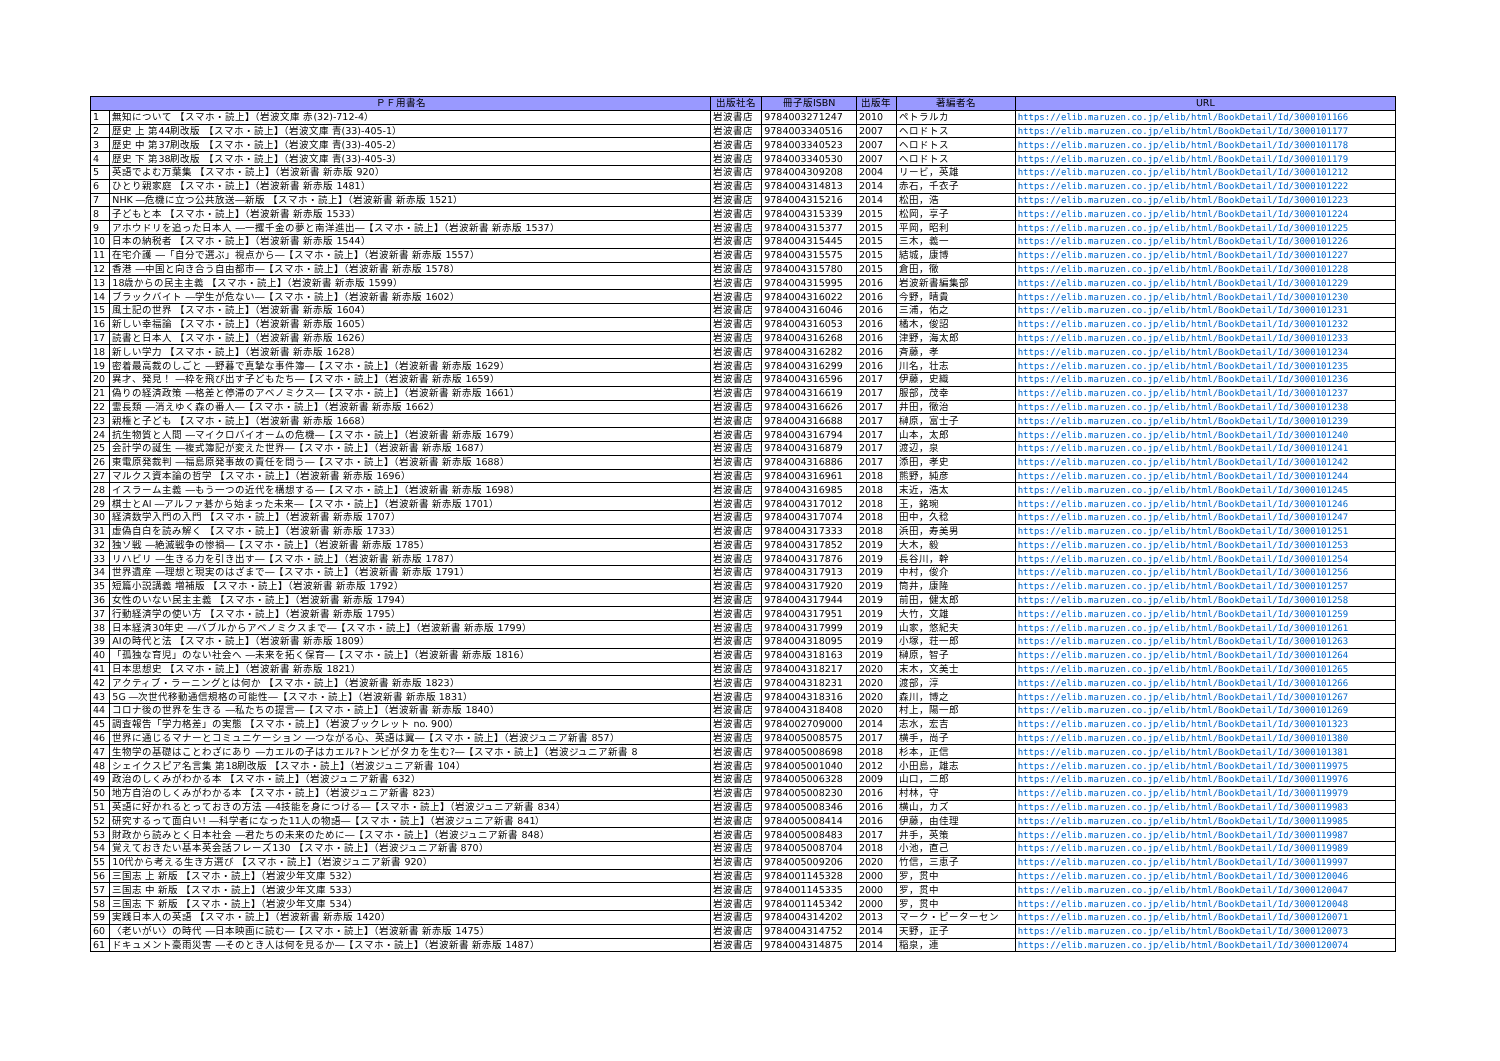| ＰＦ用書名 | | 出版社名 | 冊子版ISBN | 出版年 | 著編者名 | URL |
| --- | --- | --- | --- | --- | --- | --- |
| 1 | 無知について 【スマホ・読上】（岩波文庫 赤(32)-712-4） | 岩波書店 | 9784003271247 | 2010 | ペトラルカ | https://elib.maruzen.co.jp/elib/html/BookDetail/Id/3000101166 |
| 2 | 歴史 上 第44刷改版 【スマホ・読上】（岩波文庫 青(33)-405-1） | 岩波書店 | 9784003340516 | 2007 | ヘロドトス | https://elib.maruzen.co.jp/elib/html/BookDetail/Id/3000101177 |
| 3 | 歴史 中 第37刷改版 【スマホ・読上】（岩波文庫 青(33)-405-2） | 岩波書店 | 9784003340523 | 2007 | ヘロドトス | https://elib.maruzen.co.jp/elib/html/BookDetail/Id/3000101178 |
| 4 | 歴史 下 第38刷改版 【スマホ・読上】（岩波文庫 青(33)-405-3） | 岩波書店 | 9784003340530 | 2007 | ヘロドトス | https://elib.maruzen.co.jp/elib/html/BookDetail/Id/3000101179 |
| 5 | 英語でよむ万葉集 【スマホ・読上】（岩波新書 新赤版 920） | 岩波書店 | 9784004309208 | 2004 | リービ，英雄 | https://elib.maruzen.co.jp/elib/html/BookDetail/Id/3000101212 |
| 6 | ひとり親家庭 【スマホ・読上】（岩波新書 新赤版 1481） | 岩波書店 | 9784004314813 | 2014 | 赤石，千衣子 | https://elib.maruzen.co.jp/elib/html/BookDetail/Id/3000101222 |
| 7 | NHK ―危機に立つ公共放送―新版 【スマホ・読上】（岩波新書 新赤版 1521） | 岩波書店 | 9784004315216 | 2014 | 松田，浩 | https://elib.maruzen.co.jp/elib/html/BookDetail/Id/3000101223 |
| 8 | 子どもと本 【スマホ・読上】（岩波新書 新赤版 1533） | 岩波書店 | 9784004315339 | 2015 | 松岡，享子 | https://elib.maruzen.co.jp/elib/html/BookDetail/Id/3000101224 |
| 9 | アホウドリを追った日本人 ―一攫千金の夢と南洋進出―【スマホ・読上】（岩波新書 新赤版 1537） | 岩波書店 | 9784004315377 | 2015 | 平岡，昭利 | https://elib.maruzen.co.jp/elib/html/BookDetail/Id/3000101225 |
| 10 | 日本の納税者 【スマホ・読上】（岩波新書 新赤版 1544） | 岩波書店 | 9784004315445 | 2015 | 三木，義一 | https://elib.maruzen.co.jp/elib/html/BookDetail/Id/3000101226 |
| 11 | 在宅介護 ―「自分で選ぶ」視点から―【スマホ・読上】（岩波新書 新赤版 1557） | 岩波書店 | 9784004315575 | 2015 | 結城，康博 | https://elib.maruzen.co.jp/elib/html/BookDetail/Id/3000101227 |
| 12 | 香港 ―中国と向き合う自由都市―【スマホ・読上】（岩波新書 新赤版 1578） | 岩波書店 | 9784004315780 | 2015 | 倉田，徹 | https://elib.maruzen.co.jp/elib/html/BookDetail/Id/3000101228 |
| 13 | 18歳からの民主主義 【スマホ・読上】（岩波新書 新赤版 1599） | 岩波書店 | 9784004315995 | 2016 | 岩波新書編集部 | https://elib.maruzen.co.jp/elib/html/BookDetail/Id/3000101229 |
| 14 | ブラックバイト ―学生が危ない―【スマホ・読上】（岩波新書 新赤版 1602） | 岩波書店 | 9784004316022 | 2016 | 今野，晴貴 | https://elib.maruzen.co.jp/elib/html/BookDetail/Id/3000101230 |
| 15 | 風土記の世界 【スマホ・読上】（岩波新書 新赤版 1604） | 岩波書店 | 9784004316046 | 2016 | 三浦，佑之 | https://elib.maruzen.co.jp/elib/html/BookDetail/Id/3000101231 |
| 16 | 新しい幸福論 【スマホ・読上】（岩波新書 新赤版 1605） | 岩波書店 | 9784004316053 | 2016 | 橘木，俊詔 | https://elib.maruzen.co.jp/elib/html/BookDetail/Id/3000101232 |
| 17 | 読書と日本人 【スマホ・読上】（岩波新書 新赤版 1626） | 岩波書店 | 9784004316268 | 2016 | 津野，海太郎 | https://elib.maruzen.co.jp/elib/html/BookDetail/Id/3000101233 |
| 18 | 新しい学力 【スマホ・読上】（岩波新書 新赤版 1628） | 岩波書店 | 9784004316282 | 2016 | 斉藤，孝 | https://elib.maruzen.co.jp/elib/html/BookDetail/Id/3000101234 |
| 19 | 密着最高裁のしごと ―野暮で真摯な事件簿―【スマホ・読上】（岩波新書 新赤版 1629） | 岩波書店 | 9784004316299 | 2016 | 川名，壮志 | https://elib.maruzen.co.jp/elib/html/BookDetail/Id/3000101235 |
| 20 | 異才、発見！ ―枠を飛び出す子どもたち―【スマホ・読上】（岩波新書 新赤版 1659） | 岩波書店 | 9784004316596 | 2017 | 伊藤，史織 | https://elib.maruzen.co.jp/elib/html/BookDetail/Id/3000101236 |
| 21 | 偽りの経済政策 ―格差と停滞のアベノミクス―【スマホ・読上】（岩波新書 新赤版 1661） | 岩波書店 | 9784004316619 | 2017 | 服部，茂幸 | https://elib.maruzen.co.jp/elib/html/BookDetail/Id/3000101237 |
| 22 | 霊長類 ―消えゆく森の番人―【スマホ・読上】（岩波新書 新赤版 1662） | 岩波書店 | 9784004316626 | 2017 | 井田，徹治 | https://elib.maruzen.co.jp/elib/html/BookDetail/Id/3000101238 |
| 23 | 親権と子ども 【スマホ・読上】（岩波新書 新赤版 1668） | 岩波書店 | 9784004316688 | 2017 | 榊原，富士子 | https://elib.maruzen.co.jp/elib/html/BookDetail/Id/3000101239 |
| 24 | 抗生物質と人間 ―マイクロバイオームの危機―【スマホ・読上】（岩波新書 新赤版 1679） | 岩波書店 | 9784004316794 | 2017 | 山本，太郎 | https://elib.maruzen.co.jp/elib/html/BookDetail/Id/3000101240 |
| 25 | 会計学の誕生 ―複式簿記が変えた世界―【スマホ・読上】（岩波新書 新赤版 1687） | 岩波書店 | 9784004316879 | 2017 | 渡辺，泉 | https://elib.maruzen.co.jp/elib/html/BookDetail/Id/3000101241 |
| 26 | 東電原発裁判 ―福島原発事故の責任を問う―【スマホ・読上】（岩波新書 新赤版 1688） | 岩波書店 | 9784004316886 | 2017 | 添田，孝史 | https://elib.maruzen.co.jp/elib/html/BookDetail/Id/3000101242 |
| 27 | マルクス資本論の哲学 【スマホ・読上】（岩波新書 新赤版 1696） | 岩波書店 | 9784004316961 | 2018 | 熊野，純彦 | https://elib.maruzen.co.jp/elib/html/BookDetail/Id/3000101244 |
| 28 | イスラーム主義 ―もう一つの近代を構想する―【スマホ・読上】（岩波新書 新赤版 1698） | 岩波書店 | 9784004316985 | 2018 | 末近，浩太 | https://elib.maruzen.co.jp/elib/html/BookDetail/Id/3000101245 |
| 29 | 棋士とAI ―アルファ碁から始まった未来―【スマホ・読上】（岩波新書 新赤版 1701） | 岩波書店 | 9784004317012 | 2018 | 王，銘琬 | https://elib.maruzen.co.jp/elib/html/BookDetail/Id/3000101246 |
| 30 | 経済数学入門の入門 【スマホ・読上】（岩波新書 新赤版 1707） | 岩波書店 | 9784004317074 | 2018 | 田中，久稔 | https://elib.maruzen.co.jp/elib/html/BookDetail/Id/3000101247 |
| 31 | 虚偽自白を読み解く 【スマホ・読上】（岩波新書 新赤版 1733） | 岩波書店 | 9784004317333 | 2018 | 浜田，寿美男 | https://elib.maruzen.co.jp/elib/html/BookDetail/Id/3000101251 |
| 32 | 独ソ戦 ―絶滅戦争の惨禍―【スマホ・読上】（岩波新書 新赤版 1785） | 岩波書店 | 9784004317852 | 2019 | 大木，毅 | https://elib.maruzen.co.jp/elib/html/BookDetail/Id/3000101253 |
| 33 | リハビリ ―生きる力を引き出す―【スマホ・読上】（岩波新書 新赤版 1787） | 岩波書店 | 9784004317876 | 2019 | 長谷川，幹 | https://elib.maruzen.co.jp/elib/html/BookDetail/Id/3000101254 |
| 34 | 世界遺産 ―理想と現実のはざまで―【スマホ・読上】（岩波新書 新赤版 1791） | 岩波書店 | 9784004317913 | 2019 | 中村，俊介 | https://elib.maruzen.co.jp/elib/html/BookDetail/Id/3000101256 |
| 35 | 短篇小説講義 増補版 【スマホ・読上】（岩波新書 新赤版 1792） | 岩波書店 | 9784004317920 | 2019 | 筒井，康隆 | https://elib.maruzen.co.jp/elib/html/BookDetail/Id/3000101257 |
| 36 | 女性のいない民主主義 【スマホ・読上】（岩波新書 新赤版 1794） | 岩波書店 | 9784004317944 | 2019 | 前田，健太郎 | https://elib.maruzen.co.jp/elib/html/BookDetail/Id/3000101258 |
| 37 | 行動経済学の使い方 【スマホ・読上】（岩波新書 新赤版 1795） | 岩波書店 | 9784004317951 | 2019 | 大竹，文雄 | https://elib.maruzen.co.jp/elib/html/BookDetail/Id/3000101259 |
| 38 | 日本経済30年史 ―バブルからアベノミクスまで―【スマホ・読上】（岩波新書 新赤版 1799） | 岩波書店 | 9784004317999 | 2019 | 山家，悠紀夫 | https://elib.maruzen.co.jp/elib/html/BookDetail/Id/3000101261 |
| 39 | AIの時代と法 【スマホ・読上】（岩波新書 新赤版 1809） | 岩波書店 | 9784004318095 | 2019 | 小塚，荘一郎 | https://elib.maruzen.co.jp/elib/html/BookDetail/Id/3000101263 |
| 40 | 「孤独な育児」のない社会へ ―未来を拓く保育―【スマホ・読上】（岩波新書 新赤版 1816） | 岩波書店 | 9784004318163 | 2019 | 榊原，智子 | https://elib.maruzen.co.jp/elib/html/BookDetail/Id/3000101264 |
| 41 | 日本思想史 【スマホ・読上】（岩波新書 新赤版 1821） | 岩波書店 | 9784004318217 | 2020 | 末木，文美士 | https://elib.maruzen.co.jp/elib/html/BookDetail/Id/3000101265 |
| 42 | アクティブ・ラーニングとは何か 【スマホ・読上】（岩波新書 新赤版 1823） | 岩波書店 | 9784004318231 | 2020 | 渡部，淳 | https://elib.maruzen.co.jp/elib/html/BookDetail/Id/3000101266 |
| 43 | 5G ―次世代移動通信規格の可能性―【スマホ・読上】（岩波新書 新赤版 1831） | 岩波書店 | 9784004318316 | 2020 | 森川，博之 | https://elib.maruzen.co.jp/elib/html/BookDetail/Id/3000101267 |
| 44 | コロナ後の世界を生きる ―私たちの提言―【スマホ・読上】（岩波新書 新赤版 1840） | 岩波書店 | 9784004318408 | 2020 | 村上，陽一郎 | https://elib.maruzen.co.jp/elib/html/BookDetail/Id/3000101269 |
| 45 | 調査報告「学力格差」の実態 【スマホ・読上】（岩波ブックレット no. 900） | 岩波書店 | 9784002709000 | 2014 | 志水，宏吉 | https://elib.maruzen.co.jp/elib/html/BookDetail/Id/3000101323 |
| 46 | 世界に通じるマナーとコミュニケーション ―つながる心、英語は翼―【スマホ・読上】（岩波ジュニア新書 857） | 岩波書店 | 9784005008575 | 2017 | 横手，尚子 | https://elib.maruzen.co.jp/elib/html/BookDetail/Id/3000101380 |
| 47 | 生物学の基礎はことわざにあり ―カエルの子はカエル?トンビがタカを生む?―【スマホ・読上】（岩波ジュニア新書 8 | 岩波書店 | 9784005008698 | 2018 | 杉本，正信 | https://elib.maruzen.co.jp/elib/html/BookDetail/Id/3000101381 |
| 48 | シェイクスピア名言集 第18刷改版 【スマホ・読上】（岩波ジュニア新書 104） | 岩波書店 | 9784005001040 | 2012 | 小田島，雄志 | https://elib.maruzen.co.jp/elib/html/BookDetail/Id/3000119975 |
| 49 | 政治のしくみがわかる本 【スマホ・読上】（岩波ジュニア新書 632） | 岩波書店 | 9784005006328 | 2009 | 山口，二郎 | https://elib.maruzen.co.jp/elib/html/BookDetail/Id/3000119976 |
| 50 | 地方自治のしくみがわかる本 【スマホ・読上】（岩波ジュニア新書 823） | 岩波書店 | 9784005008230 | 2016 | 村林，守 | https://elib.maruzen.co.jp/elib/html/BookDetail/Id/3000119979 |
| 51 | 英語に好かれるとっておきの方法 ―4技能を身につける―【スマホ・読上】（岩波ジュニア新書 834） | 岩波書店 | 9784005008346 | 2016 | 横山，カズ | https://elib.maruzen.co.jp/elib/html/BookDetail/Id/3000119983 |
| 52 | 研究するって面白い! ―科学者になった11人の物語―【スマホ・読上】（岩波ジュニア新書 841） | 岩波書店 | 9784005008414 | 2016 | 伊藤，由佳理 | https://elib.maruzen.co.jp/elib/html/BookDetail/Id/3000119985 |
| 53 | 財政から読みとく日本社会 ―君たちの未来のために―【スマホ・読上】（岩波ジュニア新書 848） | 岩波書店 | 9784005008483 | 2017 | 井手，英策 | https://elib.maruzen.co.jp/elib/html/BookDetail/Id/3000119987 |
| 54 | 覚えておきたい基本英会話フレーズ130 【スマホ・読上】（岩波ジュニア新書 870） | 岩波書店 | 9784005008704 | 2018 | 小池，直己 | https://elib.maruzen.co.jp/elib/html/BookDetail/Id/3000119989 |
| 55 | 10代から考える生き方選び 【スマホ・読上】（岩波ジュニア新書 920） | 岩波書店 | 9784005009206 | 2020 | 竹信，三恵子 | https://elib.maruzen.co.jp/elib/html/BookDetail/Id/3000119997 |
| 56 | 三国志 上 新版 【スマホ・読上】（岩波少年文庫 532） | 岩波書店 | 9784001145328 | 2000 | 罗，贯中 | https://elib.maruzen.co.jp/elib/html/BookDetail/Id/3000120046 |
| 57 | 三国志 中 新版 【スマホ・読上】（岩波少年文庫 533） | 岩波書店 | 9784001145335 | 2000 | 罗，贯中 | https://elib.maruzen.co.jp/elib/html/BookDetail/Id/3000120047 |
| 58 | 三国志 下 新版 【スマホ・読上】（岩波少年文庫 534） | 岩波書店 | 9784001145342 | 2000 | 罗，贯中 | https://elib.maruzen.co.jp/elib/html/BookDetail/Id/3000120048 |
| 59 | 実践日本人の英語 【スマホ・読上】（岩波新書 新赤版 1420） | 岩波書店 | 9784004314202 | 2013 | マーク・ピーターセン | https://elib.maruzen.co.jp/elib/html/BookDetail/Id/3000120071 |
| 60 | 〈老いがい〉の時代 ―日本映画に読む―【スマホ・読上】（岩波新書 新赤版 1475） | 岩波書店 | 9784004314752 | 2014 | 天野，正子 | https://elib.maruzen.co.jp/elib/html/BookDetail/Id/3000120073 |
| 61 | ドキュメント豪雨災害 ―そのとき人は何を見るか―【スマホ・読上】（岩波新書 新赤版 1487） | 岩波書店 | 9784004314875 | 2014 | 稲泉，連 | https://elib.maruzen.co.jp/elib/html/BookDetail/Id/3000120074 |